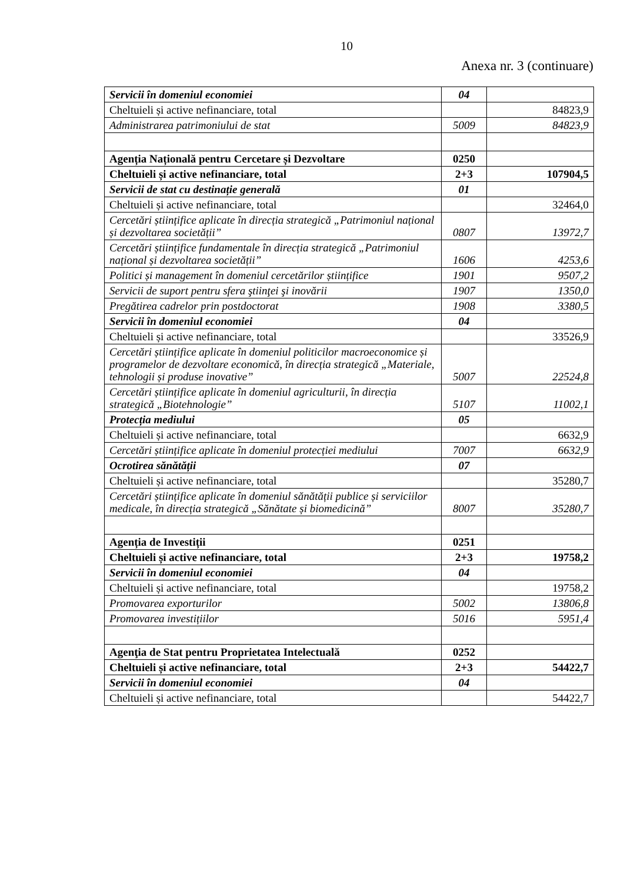10
Anexa nr. 3 (continuare)
| Servicii în domeniul economiei | 04 | |
| Cheltuieli și active nefinanciare, total | | 84823,9 |
| Administrarea patrimoniului de stat | 5009 | 84823,9 |
| Agenția Națională pentru Cercetare și Dezvoltare | 0250 | |
| Cheltuieli și active nefinanciare, total | 2+3 | 107904,5 |
| Servicii de stat cu destinație generală | 01 | |
| Cheltuieli și active nefinanciare, total | | 32464,0 |
| Cercetări științifice aplicate în direcția strategică „Patrimoniul național și dezvoltarea societății” | 0807 | 13972,7 |
| Cercetări științifice fundamentale în direcția strategică „Patrimoniul național și dezvoltarea societății” | 1606 | 4253,6 |
| Politici și management în domeniul cercetărilor științifice | 1901 | 9507,2 |
| Servicii de suport pentru sfera ştiinţei şi inovării | 1907 | 1350,0 |
| Pregătirea cadrelor prin postdoctorat | 1908 | 3380,5 |
| Servicii în domeniul economiei | 04 | |
| Cheltuieli și active nefinanciare, total | | 33526,9 |
| Cercetări științifice aplicate în domeniul politicilor macroeconomice și programelor de dezvoltare economică, în direcția strategică „Materiale, tehnologii și produse inovative” | 5007 | 22524,8 |
| Cercetări științifice aplicate în domeniul agriculturii, în direcția strategică „Biotehnologie” | 5107 | 11002,1 |
| Protecția mediului | 05 | |
| Cheltuieli și active nefinanciare, total | | 6632,9 |
| Cercetări științifice aplicate în domeniul protecției mediului | 7007 | 6632,9 |
| Ocrotirea sănătății | 07 | |
| Cheltuieli și active nefinanciare, total | | 35280,7 |
| Cercetări științifice aplicate în domeniul sănătății publice și serviciilor medicale, în direcția strategică „Sănătate și biomedicină” | 8007 | 35280,7 |
| Agenția de Investiții | 0251 | |
| Cheltuieli și active nefinanciare, total | 2+3 | 19758,2 |
| Servicii în domeniul economiei | 04 | |
| Cheltuieli și active nefinanciare, total | | 19758,2 |
| Promovarea exporturilor | 5002 | 13806,8 |
| Promovarea investițiilor | 5016 | 5951,4 |
| Agenţia de Stat pentru Proprietatea Intelectuală | 0252 | |
| Cheltuieli și active nefinanciare, total | 2+3 | 54422,7 |
| Servicii în domeniul economiei | 04 | |
| Cheltuieli și active nefinanciare, total | | 54422,7 |